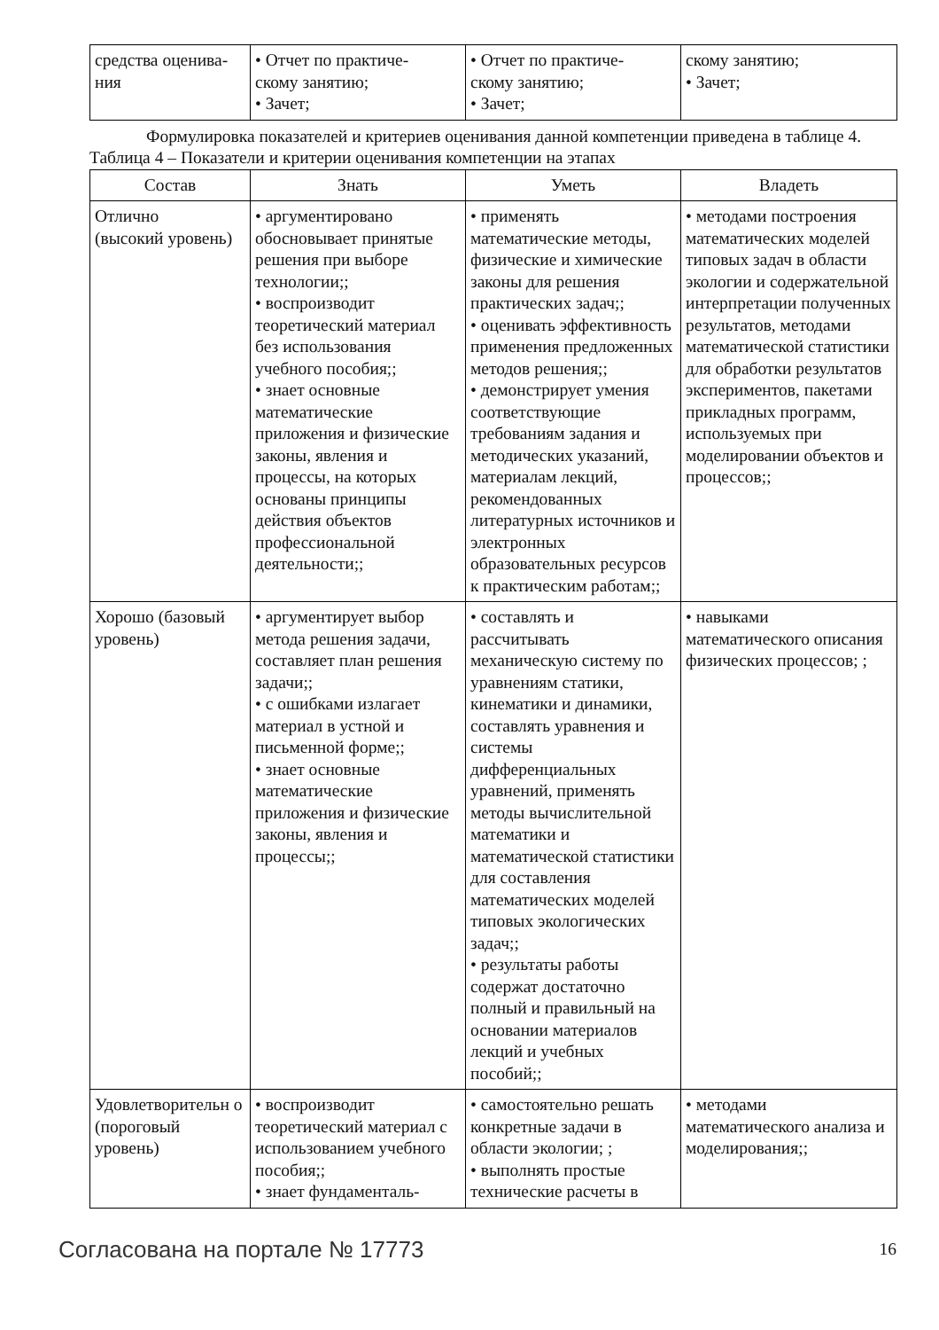| средства оценива- ния | • Отчет по практиче- скому занятию; • Зачет; | • Отчет по практиче- скому занятию; • Зачет; | скому занятию; • Зачет; |
Формулировка показателей и критериев оценивания данной компетенции приведена в таблице 4.
Таблица 4 – Показатели и критерии оценивания компетенции на этапах
| Состав | Знать | Уметь | Владеть |
| --- | --- | --- | --- |
| Отлично (высокий уровень) | • аргументировано обосновывает принятые решения при выборе технологии;; • воспроизводит теоретический материал без использования учебного пособия;; • знает основные математические приложения и физические законы, явления и процессы, на которых основаны принципы действия объектов профессиональной деятельности;; | • применять математические методы, физические и химические законы для решения практических задач;; • оценивать эффективность применения предложенных методов решения;; • демонстрирует умения соответствующие требованиям задания и методических указаний, материалам лекций, рекомендованных литературных источников и электронных образовательных ресурсов к практическим работам;; | • методами построения математических моделей типовых задач в области экологии и содержательной интерпретации полученных результатов, методами математической статистики для обработки результатов экспериментов, пакетами прикладных программ, используемых при моделировании объектов и процессов;; |
| Хорошо (базовый уровень) | • аргументирует выбор метода решения задачи, составляет план решения задачи;; • с ошибками излагает материал в устной и письменной форме;; • знает основные математические приложения и физические законы, явления и процессы;; | • составлять и рассчитывать механическую систему по уравнениям статики, кинематики и динамики, составлять уравнения и системы дифференциальных уравнений, применять методы вычислительной математики и математической статистики для составления математических моделей типовых экологических задач;; • результаты работы содержат достаточно полный и правильный на основании материалов лекций и учебных пособий;; | • навыками математического описания физических процессов; ; |
| Удовлетворительн о (пороговый уровень) | • воспроизводит теоретический материал с использованием учебного пособия;; • знает фундаменталь- | • самостоятельно решать конкретные задачи в области экологии; ; • выполнять простые технические расчеты в | • методами математического анализа и моделирования;; |
Согласована на портале № 17773 16